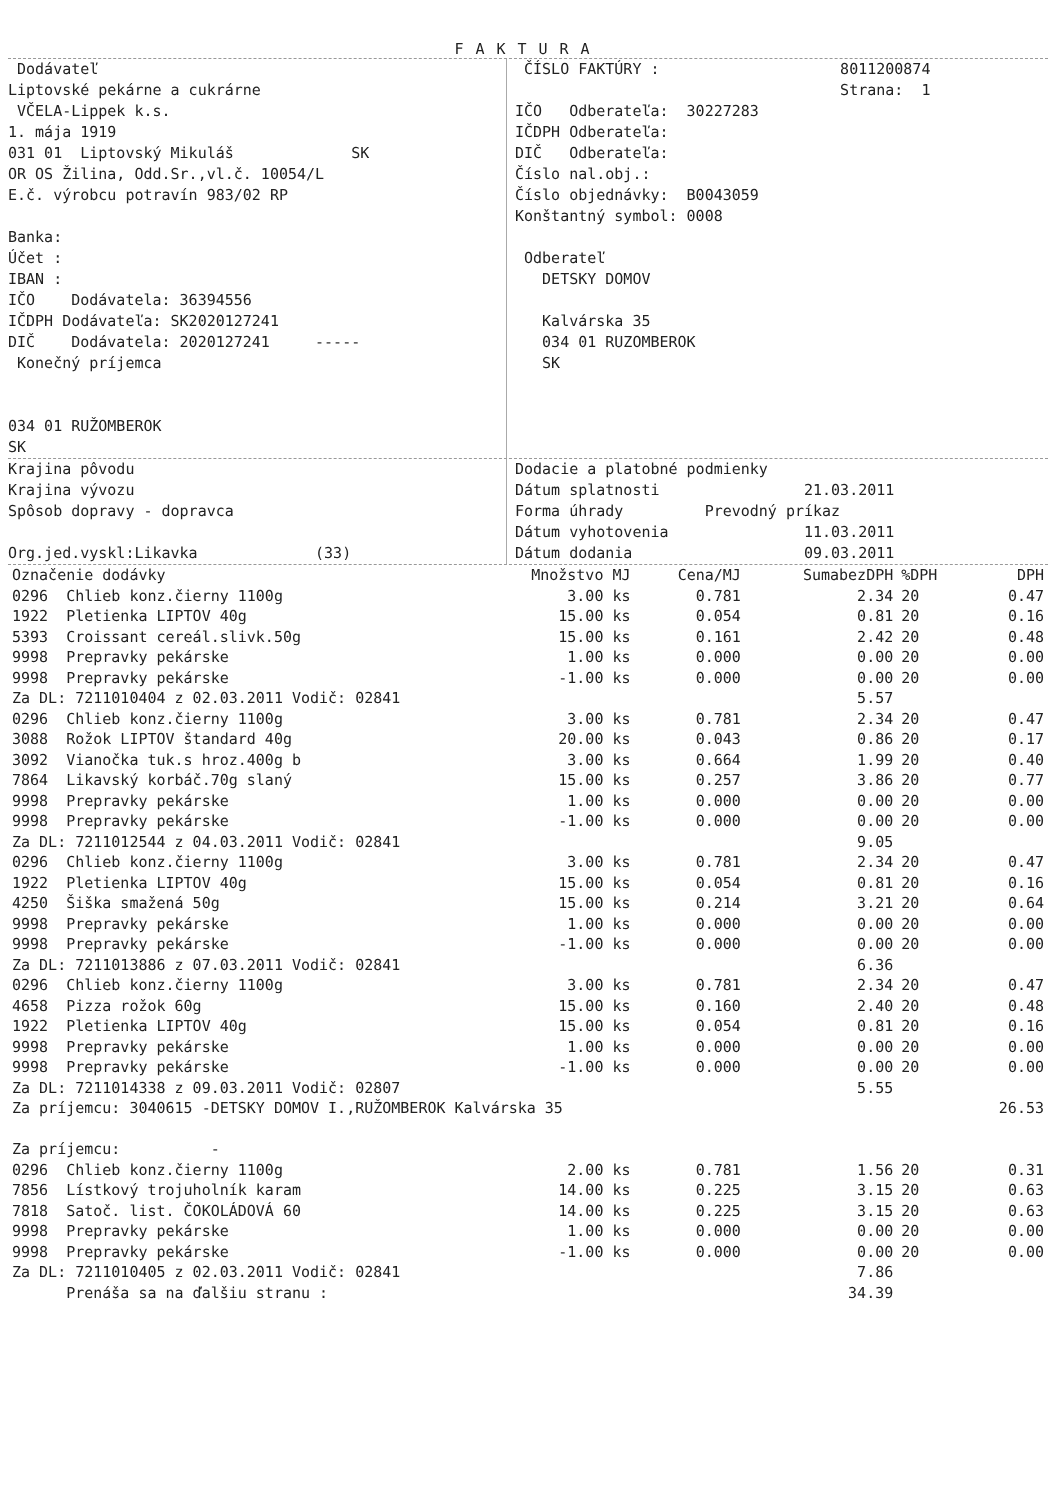FAKTURA
Dodávateľ
Liptovské pekárne a cukrárne
VČELA-Lippek k.s.
1. mája 1919
031 01 Liptovský Mikuláš SK
OR OS Žilina, Odd.Sr.,vl.č. 10054/L
E.č. výrobcu potravín 983/02 RP
Banka:
Účet :
IBAN :
IČO Dodávatela: 36394556
IČDPH Dodávateľa: SK2020127241
DIČ Dodávatela: 2020127241 -----
Konečný príjemca
034 01 RUŽOMBEROK
SK
ČÍSLO FAKTÚRY : 8011200874
Strana: 1
IČO Odberateľa: 30227283
IČDPH Odberateľa:
DIČ Odberateľa:
Číslo nal.obj.:
Číslo objednávky: B0043059
Konštantný symbol: 0008
Odberateľ
DETSKY DOMOV
Kalvárska 35
034 01 RUZOMBEROK
SK
Krajina pôvodu
Krajina vývozu
Spôsob dopravy - dopravca
Org.jed.vyskl:Likavka (33)
Dodacie a platobné podmienky
Dátum splatnosti 21.03.2011
Forma úhrady Prevodný príkaz
Dátum vyhotovenia 11.03.2011
Dátum dodania 09.03.2011
| Označenie dodávky | Množstvo MJ | Cena/MJ | SumabezDPH | %DPH | DPH |
| --- | --- | --- | --- | --- | --- |
| 0296 Chlieb konz.čierny 1100g | 3.00 ks | 0.781 | 2.34 | 20 | 0.47 |
| 1922 Pletienka LIPTOV 40g | 15.00 ks | 0.054 | 0.81 | 20 | 0.16 |
| 5393 Croissant cereál.slivk.50g | 15.00 ks | 0.161 | 2.42 | 20 | 0.48 |
| 9998 Prepravky pekárske | 1.00 ks | 0.000 | 0.00 | 20 | 0.00 |
| 9998 Prepravky pekárske | -1.00 ks | 0.000 | 0.00 | 20 | 0.00 |
| Za DL: 7211010404 z 02.03.2011 Vodič: 02841 | | | 5.57 | | |
| 0296 Chlieb konz.čierny 1100g | 3.00 ks | 0.781 | 2.34 | 20 | 0.47 |
| 3088 Rožok LIPTOV štandard 40g | 20.00 ks | 0.043 | 0.86 | 20 | 0.17 |
| 3092 Vianočka tuk.s hroz.400g b | 3.00 ks | 0.664 | 1.99 | 20 | 0.40 |
| 7864 Likavský korbáč.70g slaný | 15.00 ks | 0.257 | 3.86 | 20 | 0.77 |
| 9998 Prepravky pekárske | 1.00 ks | 0.000 | 0.00 | 20 | 0.00 |
| 9998 Prepravky pekárske | -1.00 ks | 0.000 | 0.00 | 20 | 0.00 |
| Za DL: 7211012544 z 04.03.2011 Vodič: 02841 | | | 9.05 | | |
| 0296 Chlieb konz.čierny 1100g | 3.00 ks | 0.781 | 2.34 | 20 | 0.47 |
| 1922 Pletienka LIPTOV 40g | 15.00 ks | 0.054 | 0.81 | 20 | 0.16 |
| 4250 Šiška smažená 50g | 15.00 ks | 0.214 | 3.21 | 20 | 0.64 |
| 9998 Prepravky pekárske | 1.00 ks | 0.000 | 0.00 | 20 | 0.00 |
| 9998 Prepravky pekárske | -1.00 ks | 0.000 | 0.00 | 20 | 0.00 |
| Za DL: 7211013886 z 07.03.2011 Vodič: 02841 | | | 6.36 | | |
| 0296 Chlieb konz.čierny 1100g | 3.00 ks | 0.781 | 2.34 | 20 | 0.47 |
| 4658 Pizza rožok 60g | 15.00 ks | 0.160 | 2.40 | 20 | 0.48 |
| 1922 Pletienka LIPTOV 40g | 15.00 ks | 0.054 | 0.81 | 20 | 0.16 |
| 9998 Prepravky pekárske | 1.00 ks | 0.000 | 0.00 | 20 | 0.00 |
| 9998 Prepravky pekárske | -1.00 ks | 0.000 | 0.00 | 20 | 0.00 |
| Za DL: 7211014338 z 09.03.2011 Vodič: 02807 | | | 5.55 | | |
| Za príjemcu: 3040615 -DETSKY DOMOV I.,RUŽOMBEROK Kalvárska 35 | | | | | 26.53 |
| Za príjemcu: - | | | | | |
| 0296 Chlieb konz.čierny 1100g | 2.00 ks | 0.781 | 1.56 | 20 | 0.31 |
| 7856 Lístkový trojuholník karam | 14.00 ks | 0.225 | 3.15 | 20 | 0.63 |
| 7818 Satoč. list. ČOKOLÁDOVÁ 60 | 14.00 ks | 0.225 | 3.15 | 20 | 0.63 |
| 9998 Prepravky pekárske | 1.00 ks | 0.000 | 0.00 | 20 | 0.00 |
| 9998 Prepravky pekárske | -1.00 ks | 0.000 | 0.00 | 20 | 0.00 |
| Za DL: 7211010405 z 02.03.2011 Vodič: 02841 | | | 7.86 | | |
| Prenáša sa na ďalšiu stranu : | | | 34.39 | | |